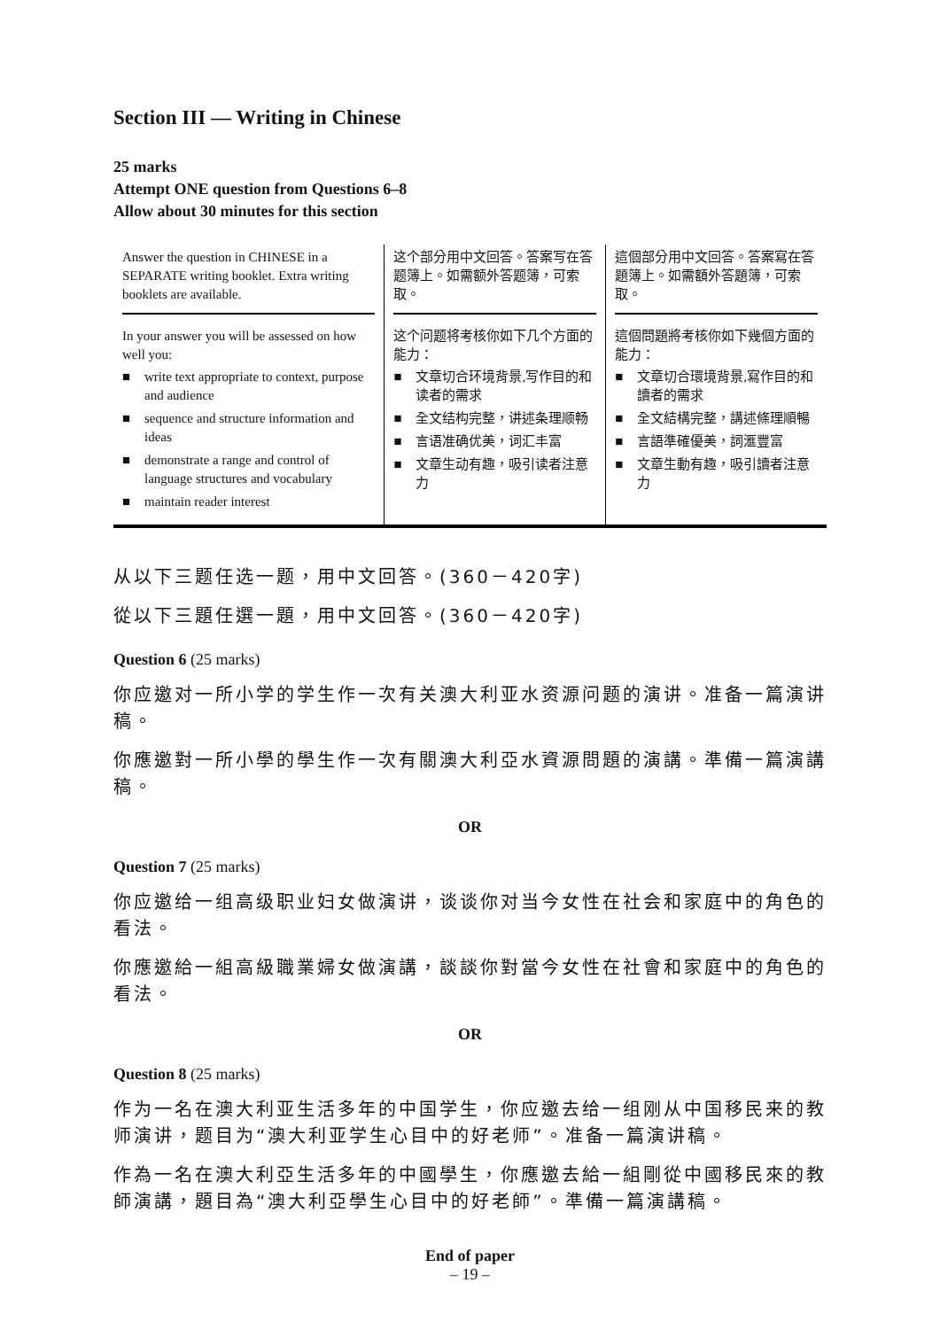Section III — Writing in Chinese
25 marks
Attempt ONE question from Questions 6–8
Allow about 30 minutes for this section
| Answer the question in CHINESE in a SEPARATE writing booklet. Extra writing booklets are available. | 这个部分用中文回答。答案写在答题簿上。如需额外答题簿，可索取。 | 這個部分用中文回答。答案寫在答題簿上。如需額外答題簿，可索取。 |
| In your answer you will be assessed on how well you: ■ write text appropriate to context, purpose and audience ■ sequence and structure information and ideas ■ demonstrate a range and control of language structures and vocabulary ■ maintain reader interest | 这个问题将考核你如下几个方面的能力： ■ 文章切合环境背景,写作目的和读者的需求 ■ 全文结构完整，讲述条理顺畅 ■ 言语准确优美，词汇丰富 ■ 文章生动有趣，吸引读者注意力 | 這個問題將考核你如下幾個方面的能力： ■ 文章切合環境背景,寫作目的和讀者的需求 ■ 全文結構完整，講述條理順暢 ■ 言語準確優美，詞滙豐富 ■ 文章生動有趣，吸引讀者注意力 |
从以下三题任选一题，用中文回答。(360－420字)
從以下三題任選一題，用中文回答。(360－420字)
Question 6 (25 marks)
你应邀对一所小学的学生作一次有关澳大利亚水资源问题的演讲。准备一篇演讲稿。
你應邀對一所小學的學生作一次有關澳大利亞水資源問題的演講。準備一篇演講稿。
OR
Question 7 (25 marks)
你应邀给一组高级职业妇女做演讲，谈谈你对当今女性在社会和家庭中的角色的看法。
你應邀給一組高級職業婦女做演講，談談你對當今女性在社會和家庭中的角色的看法。
OR
Question 8 (25 marks)
作为一名在澳大利亚生活多年的中国学生，你应邀去给一组刚从中国移民来的教师演讲，题目为“澳大利亚学生心目中的好老师”。准备一篇演讲稿。
作為一名在澳大利亞生活多年的中國學生，你應邀去給一組剛從中國移民來的教師演講，題目為“澳大利亞學生心目中的好老師”。準備一篇演講稿。
End of paper
– 19 –